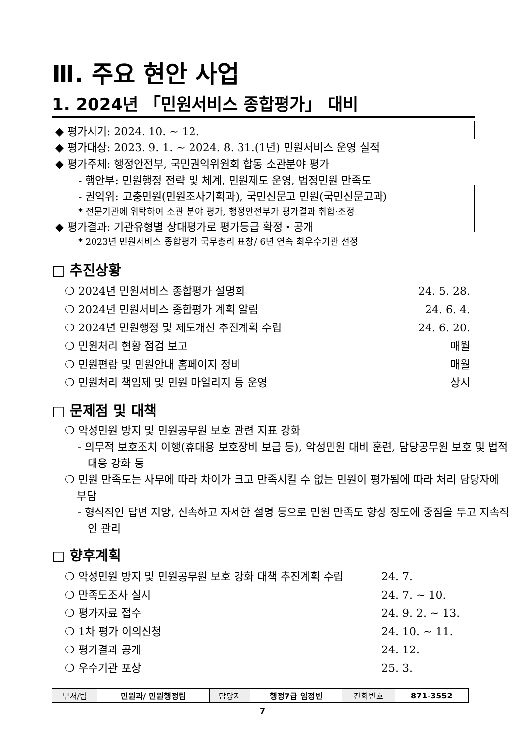Ⅲ. 주요 현안 사업
1. 2024년 「민원서비스 종합평가」 대비
◆ 평가시기: 2024. 10. ~ 12.
◆ 평가대상: 2023. 9. 1. ~ 2024. 8. 31.(1년) 민원서비스 운영 실적
◆ 평가주체: 행정안전부, 국민권익위원회 합동 소관분야 평가
- 행안부: 민원행정 전략 및 체계, 민원제도 운영, 법정민원 만족도
- 권익위: 고충민원(민원조사기획과), 국민신문고 민원(국민신문고과)
* 전문기관에 위탁하여 소관 분야 평가, 행정안전부가 평가결과 취합·조정
◆ 평가결과: 기관유형별 상대평가로 평가등급 확정・공개
* 2023년 민원서비스 종합평가 국무총리 표창/ 6년 연속 최우수기관 선정
□ 추진상황
❍ 2024년 민원서비스 종합평가 설명회 24. 5. 28.
❍ 2024년 민원서비스 종합평가 계획 알림 24. 6. 4.
❍ 2024년 민원행정 및 제도개선 추진계획 수립 24. 6. 20.
❍ 민원처리 현황 점검 보고 매월
❍ 민원편람 및 민원안내 홈페이지 정비 매월
❍ 민원처리 책임제 및 민원 마일리지 등 운영 상시
□ 문제점 및 대책
❍ 악성민원 방지 및 민원공무원 보호 관련 지표 강화
- 의무적 보호조치 이행(휴대용 보호장비 보급 등), 악성민원 대비 훈련, 담당공무원 보호 및 법적대응 강화 등
❍ 민원 만족도는 사무에 따라 차이가 크고 만족시킬 수 없는 민원이 평가됨에 따라 처리 담당자에 부담
- 형식적인 답변 지양, 신속하고 자세한 설명 등으로 민원 만족도 향상 정도에 중점을 두고 지속적인 관리
□ 향후계획
❍ 악성민원 방지 및 민원공무원 보호 강화 대책 추진계획 수립 24. 7.
❍ 만족도조사 실시 24. 7. ~ 10.
❍ 평가자료 접수 24. 9. 2. ~ 13.
❍ 1차 평가 이의신청 24. 10. ~ 11.
❍ 평가결과 공개 24. 12.
❍ 우수기관 포상 25. 3.
| 부서/팀 | 민원과/ 민원행정팀 | 담당자 | 행정7급 임정빈 | 전화번호 | 871-3552 |
7